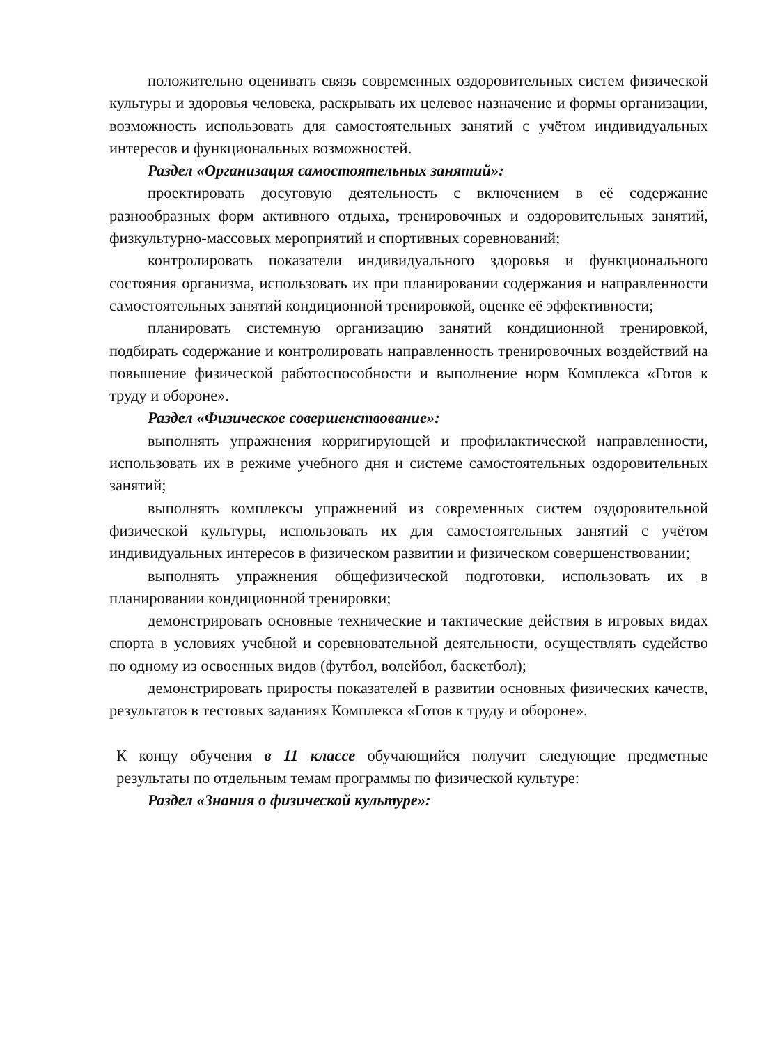положительно оценивать связь современных оздоровительных систем физической культуры и здоровья человека, раскрывать их целевое назначение и формы организации, возможность использовать для самостоятельных занятий с учётом индивидуальных интересов и функциональных возможностей.
Раздел «Организация самостоятельных занятий»:
проектировать досуговую деятельность с включением в её содержание разнообразных форм активного отдыха, тренировочных и оздоровительных занятий, физкультурно-массовых мероприятий и спортивных соревнований;
контролировать показатели индивидуального здоровья и функционального состояния организма, использовать их при планировании содержания и направленности самостоятельных занятий кондиционной тренировкой, оценке её эффективности;
планировать системную организацию занятий кондиционной тренировкой, подбирать содержание и контролировать направленность тренировочных воздействий на повышение физической работоспособности и выполнение норм Комплекса «Готов к труду и обороне».
Раздел «Физическое совершенствование»:
выполнять упражнения корригирующей и профилактической направленности, использовать их в режиме учебного дня и системе самостоятельных оздоровительных занятий;
выполнять комплексы упражнений из современных систем оздоровительной физической культуры, использовать их для самостоятельных занятий с учётом индивидуальных интересов в физическом развитии и физическом совершенствовании;
выполнять упражнения общефизической подготовки, использовать их в планировании кондиционной тренировки;
демонстрировать основные технические и тактические действия в игровых видах спорта в условиях учебной и соревновательной деятельности, осуществлять судейство по одному из освоенных видов (футбол, волейбол, баскетбол);
демонстрировать приросты показателей в развитии основных физических качеств, результатов в тестовых заданиях Комплекса «Готов к труду и обороне».
К концу обучения в 11 классе обучающийся получит следующие предметные результаты по отдельным темам программы по физической культуре:
Раздел «Знания о физической культуре»: